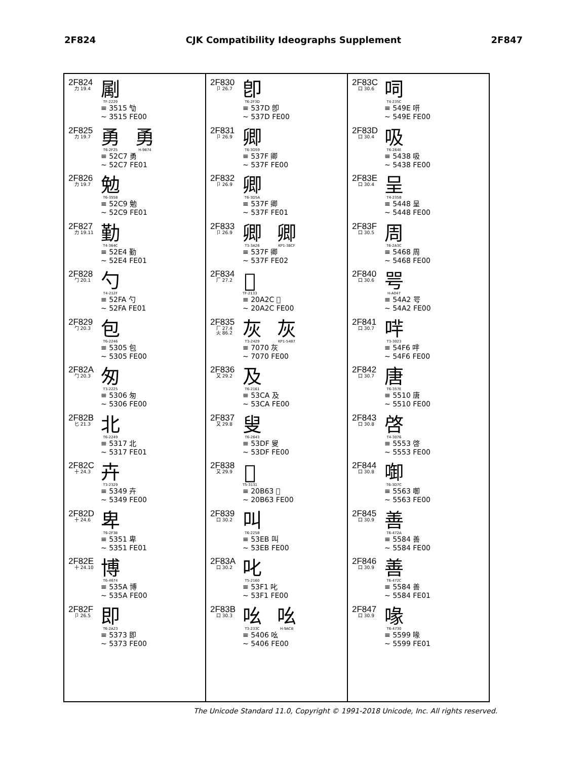2F824 CJK Compatibility Ideographs Supplement 2F847
2F824
力 19.4
㔉
TF-2229
≡ 3515 㔕
~ 3515 FE00
2F825
力 19.7
勇
T6-2F25
勇
H-9874
≡ 52C7 勇
~ 52C7 FE01
2F826
力 19.7
勉
T6-3558
≡ 52C9 勉
~ 52C9 FE01
2F827
力 19.11
勤
T4-364C
≡ 52E4 勤
~ 52E4 FE01
2F828
勹 20.1
勺
T4-212F
≡ 52FA 勺
~ 52FA FE01
2F829
勹 20.3
包
T6-2246
≡ 5305 包
~ 5305 FE00
2F82A
勹 20.3
匆
T3-2225
≡ 5306 匆
~ 5306 FE00
2F82B
匕 21.3
北
T6-2249
≡ 5317 北
~ 5317 FE01
2F82C
十 24.3
卉
T3-2329
≡ 5349 卉
~ 5349 FE00
2F82D
十 24.6
卑
T6-2F38
≡ 5351 卑
~ 5351 FE01
2F82E
十 24.10
博
T6-4674
≡ 535A 博
~ 535A FE00
2F82F
卩 26.5
即
T6-2A23
≡ 5373 即
~ 5373 FE00
2F830
卩 26.7
卽
T6-2F3D
≡ 537D 卽
~ 537D FE00
2F831
卩 26.9
卿
T6-3D59
≡ 537F 卿
~ 537F FE00
2F832
卩 26.9
卿
T6-3D5A
≡ 537F 卿
~ 537F FE01
2F833
卩 26.9
卿
T3-3A26
卿
KP1-38CF
≡ 537F 卿
~ 537F FE02
2F834
厂 27.2
𠨬
TF-2133
≡ 20A2C 𠨬
~ 20A2C FE00
2F835
厂 27.4
火 86.2
灰
T3-2429
灰
KP1-54B7
≡ 7070 灰
~ 7070 FE00
2F836
又 29.2
及
T6-2161
≡ 53CA 及
~ 53CA FE00
2F837
又 29.8
叟
T6-2643
≡ 53DF 叟
~ 53DF FE00
2F838
又 29.9
𠭣
T5-3131
≡ 20B63 𠭣
~ 20B63 FE00
2F839
口 30.2
叫
T6-225B
≡ 53EB 叫
~ 53EB FE00
2F83A
口 30.2
叱
T5-2160
≡ 53F1 叱
~ 53F1 FE00
2F83B
口 30.3
吆
T3-233C
吆
H-9AC8
≡ 5406 吆
~ 5406 FE00
2F83C
口 30.6
呞
T4-235C
≡ 549E 咞
~ 549E FE00
2F83D
口 30.4
吸
T6-264E
≡ 5438 吸
~ 5438 FE00
2F83E
口 30.4
呈
T4-235B
≡ 5448 呈
~ 5448 FE00
2F83F
口 30.5
周
T6-2A3C
≡ 5468 周
~ 5468 FE00
2F840
口 30.6
咢
H-A047
≡ 54A2 咢
~ 54A2 FE00
2F841
口 30.7
哶
T3-3023
≡ 54F6 哶
~ 54F6 FE00
2F842
口 30.7
唐
T6-357E
≡ 5510 唐
~ 5510 FE00
2F843
口 30.8
啓
T4-3076
≡ 5553 啓
~ 5553 FE00
2F844
口 30.8
啣
T6-3D7C
≡ 5563 啣
~ 5563 FE00
2F845
口 30.9
善
T6-472A
≡ 5584 善
~ 5584 FE00
2F846
口 30.9
善
T6-472C
≡ 5584 善
~ 5584 FE01
2F847
口 30.9
喙
T6-4730
≡ 5599 喙
~ 5599 FE01
The Unicode Standard 11.0, Copyright © 1991-2018 Unicode, Inc. All rights reserved.